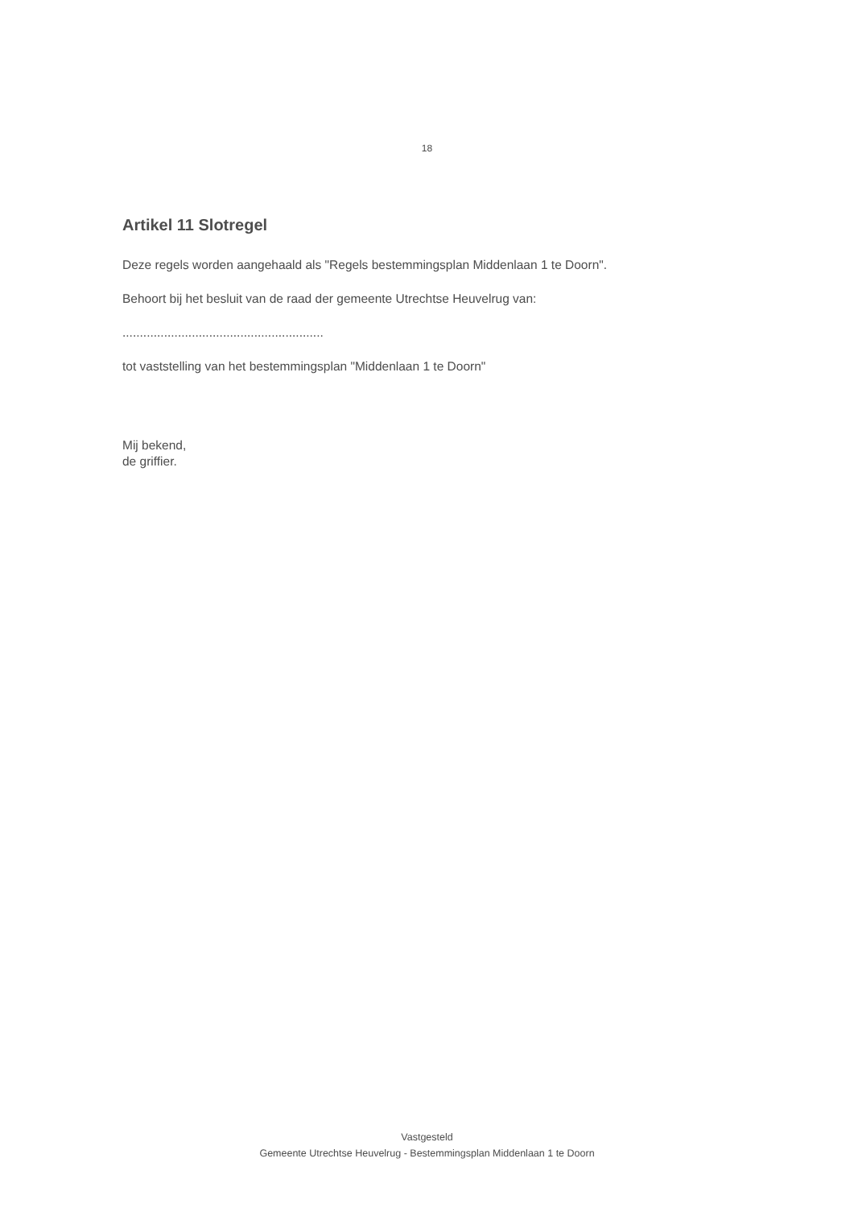18
Artikel 11 Slotregel
Deze regels worden aangehaald als "Regels bestemmingsplan Middenlaan 1 te Doorn".
Behoort bij het besluit van de raad der gemeente Utrechtse Heuvelrug van:
..........................................................
tot vaststelling van het bestemmingsplan "Middenlaan 1 te Doorn"
Mij bekend,
de griffier.
Vastgesteld
Gemeente Utrechtse Heuvelrug - Bestemmingsplan Middenlaan 1 te Doorn